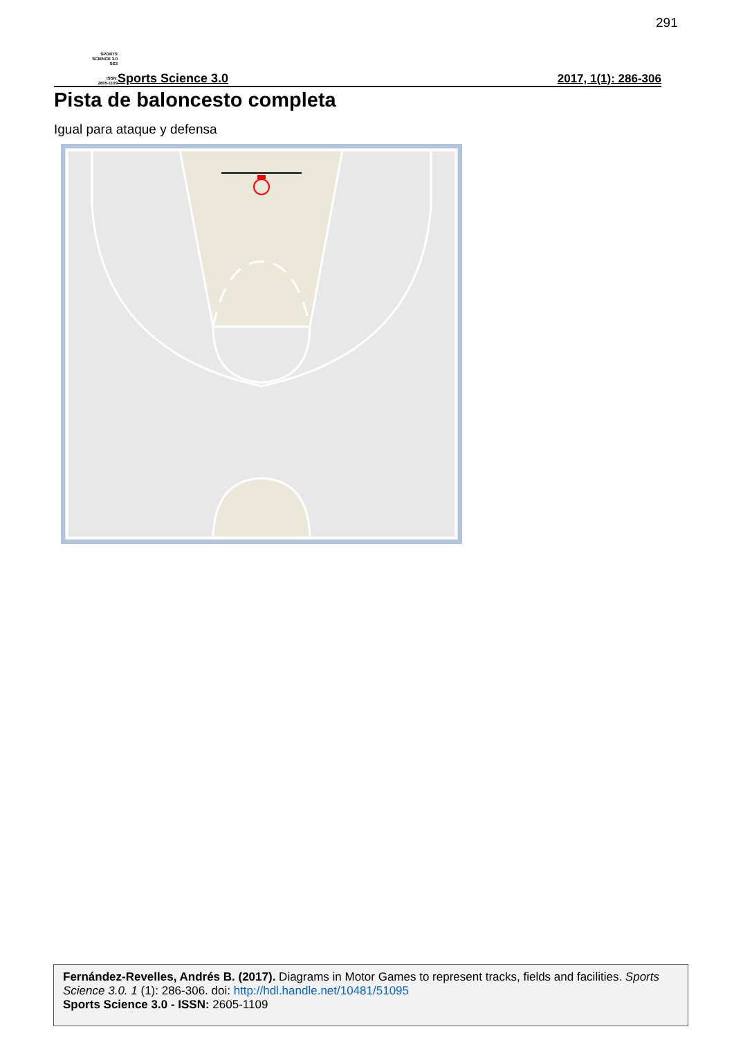291
SPORTS
SCIENCE 3.0
SS3
ISSN:
2605-1109
Sports Science 3.0 2017, 1(1): 286-306
Pista de baloncesto completa
Igual para ataque y defensa
Fernández-Revelles, Andrés B. (2017). Diagrams in Motor Games to represent tracks, fields and facilities. Sports Science 3.0. 1 (1): 286-306. doi: http://hdl.handle.net/10481/51095
Sports Science 3.0 - ISSN: 2605-1109